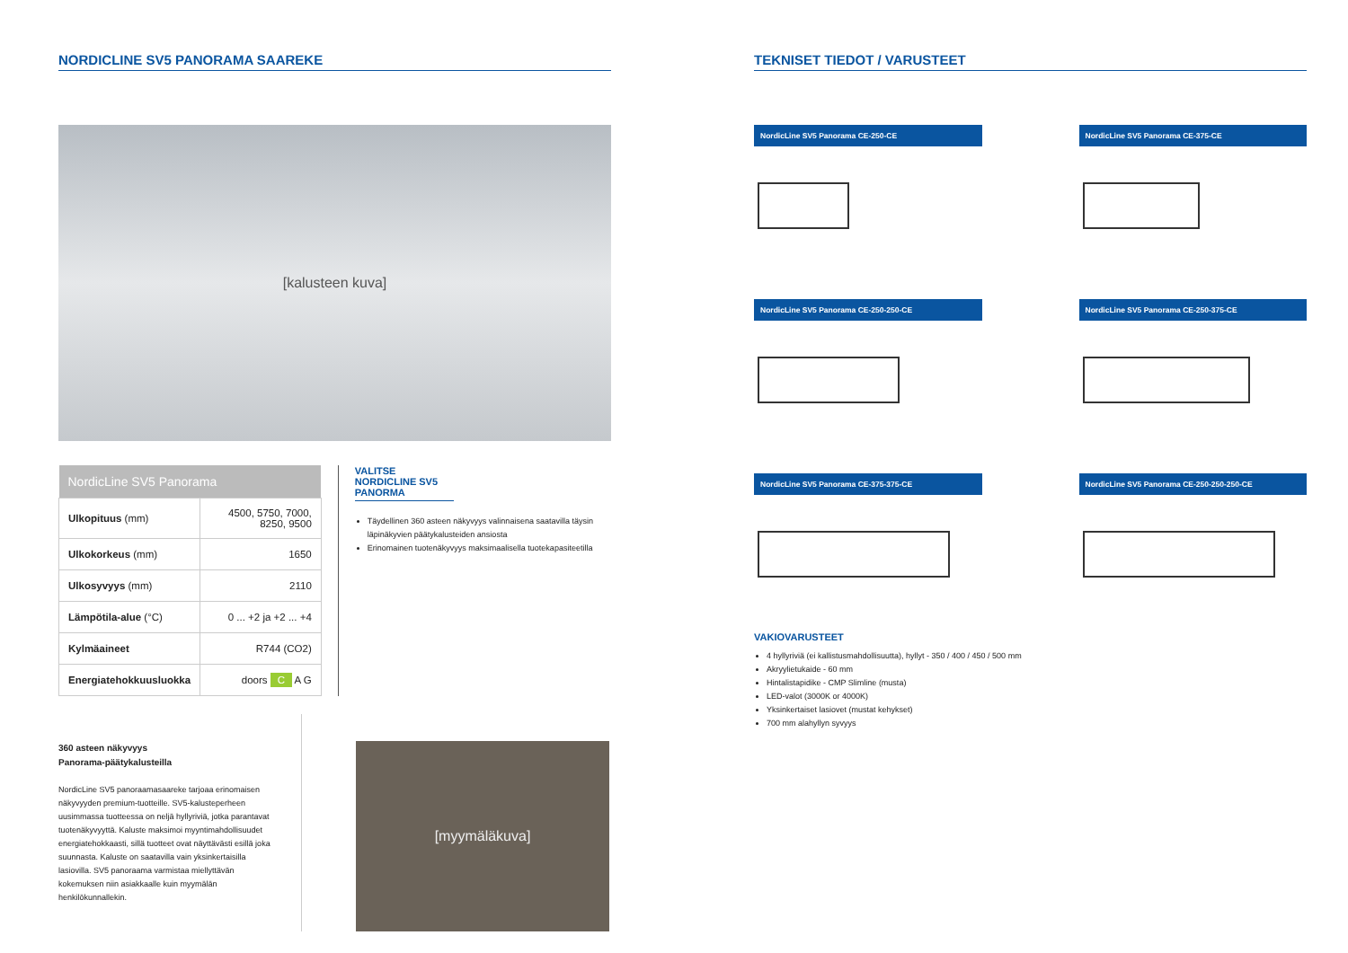NORDICLINE SV5 PANORAMA SAAREKE
[kalusteen kuva]
| NordicLine SV5 Panorama | |
| --- | --- |
| Ulkopituus (mm) | 4500, 5750, 7000, 8250, 9500 |
| Ulkokorkeus (mm) | 1650 |
| Ulkosyvyys (mm) | 2110 |
| Lämpötila-alue (°C) | 0 ... +2 ja +2 ... +4 |
| Kylmäaineet | R744 (CO2) |
| Energiatehokkuusluokka | doors C A G |
VALITSE NORDICLINE SV5 PANORMA
Täydellinen 360 asteen näkyvyys valinnaisena saatavilla täysin läpinäkyvien päätykalusteiden ansiosta
Erinomainen tuotenäkyvyys maksimaalisella tuotekapasiteetilla
360 asteen näkyvyys
Panorama-päätykalusteilla
NordicLine SV5 panoraamasaareke tarjoaa erinomaisen näkyvyyden premium-tuotteille. SV5-kalusteperheen uusimmassa tuotteessa on neljä hyllyriviä, jotka parantavat tuotenäkyvyyttä. Kaluste maksimoi myyntimahdollisuudet energiatehokkaasti, sillä tuotteet ovat näyttävästi esillä joka suunnasta. Kaluste on saatavilla vain yksinkertaisilla lasiovilla. SV5 panoraama varmistaa miellyttävän kokemuksen niin asiakkaalle kuin myymälän henkilökunnallekin.
[myymäläkuva]
TEKNISET TIEDOT / VARUSTEET
NordicLine SV5 Panorama CE-250-CE
NordicLine SV5 Panorama CE-375-CE
NordicLine SV5 Panorama CE-250-250-CE
NordicLine SV5 Panorama CE-250-375-CE
NordicLine SV5 Panorama CE-375-375-CE
NordicLine SV5 Panorama CE-250-250-250-CE
VAKIOVARUSTEET
4 hyllyriviä (ei kallistusmahdollisuutta), hyllyt - 350 / 400 / 450 / 500 mm
Akryylietukaide - 60 mm
Hintalistapidike - CMP Slimline (musta)
LED-valot (3000K or 4000K)
Yksinkertaiset lasiovet (mustat kehykset)
700 mm alahyllyn syvyys